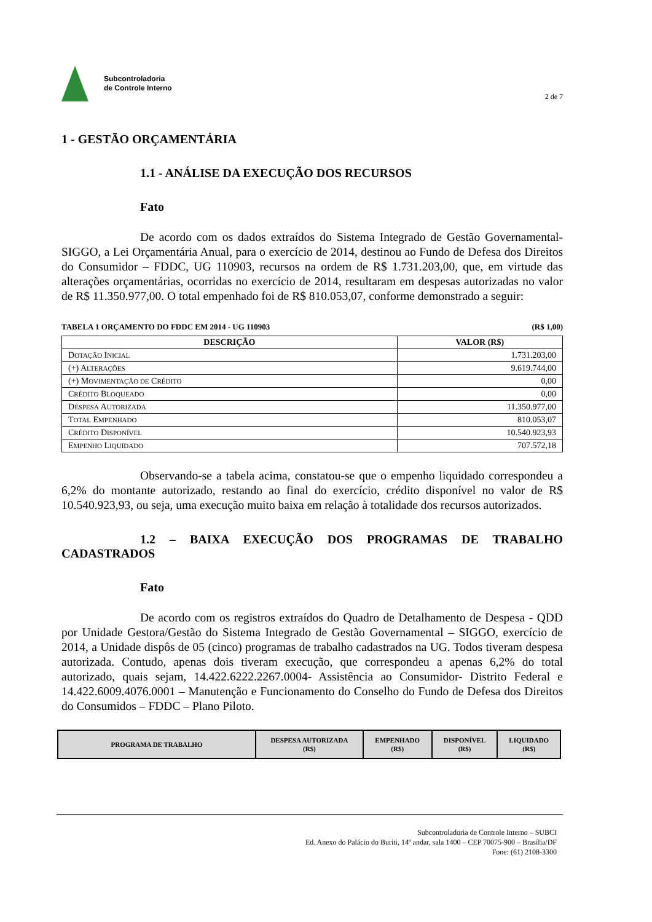Subcontroladoria
de Controle Interno
2 de 7
1 - GESTÃO ORÇAMENTÁRIA
1.1 - ANÁLISE DA EXECUÇÃO DOS RECURSOS
Fato
De acordo com os dados extraídos do Sistema Integrado de Gestão Governamental-SIGGO, a Lei Orçamentária Anual, para o exercício de 2014, destinou ao Fundo de Defesa dos Direitos do Consumidor – FDDC, UG 110903, recursos na ordem de R$ 1.731.203,00, que, em virtude das alterações orçamentárias, ocorridas no exercício de 2014, resultaram em despesas autorizadas no valor de R$ 11.350.977,00. O total empenhado foi de R$ 810.053,07, conforme demonstrado a seguir:
TABELA 1 ORÇAMENTO DO FDDC EM 2014 - UG 110903 (R$ 1,00)
| DESCRIÇÃO | VALOR (R$) |
| --- | --- |
| D OTAÇÃO I NICIAL | 1.731.203,00 |
| (+) A LTERAÇÕES | 9.619.744,00 |
| (+) M OVIMENTAÇÃO DE C RÉDITO | 0,00 |
| C RÉDITO B LOQUEADO | 0,00 |
| D ESPESA A UTORIZADA | 11.350.977,00 |
| T OTAL E MPENHADO | 810.053,07 |
| C RÉDITO D ISPONÍVEL | 10.540.923,93 |
| E MPENHO L IQUIDADO | 707.572,18 |
Observando-se a tabela acima, constatou-se que o empenho liquidado correspondeu a 6,2% do montante autorizado, restando ao final do exercício, crédito disponível no valor de R$ 10.540.923,93, ou seja, uma execução muito baixa em relação à totalidade dos recursos autorizados.
1.2 – BAIXA EXECUÇÃO DOS PROGRAMAS DE TRABALHO CADASTRADOS
Fato
De acordo com os registros extraídos do Quadro de Detalhamento de Despesa - QDD por Unidade Gestora/Gestão do Sistema Integrado de Gestão Governamental – SIGGO, exercício de 2014, a Unidade dispôs de 05 (cinco) programas de trabalho cadastrados na UG. Todos tiveram despesa autorizada. Contudo, apenas dois tiveram execução, que correspondeu a apenas 6,2% do total autorizado, quais sejam, 14.422.6222.2267.0004- Assistência ao Consumidor- Distrito Federal e 14.422.6009.4076.0001 – Manutenção e Funcionamento do Conselho do Fundo de Defesa dos Direitos do Consumidos – FDDC – Plano Piloto.
| PROGRAMA DE TRABALHO | DESPESA AUTORIZADA (R$) | EMPENHADO (R$) | DISPONÍVEL (R$) | LIQUIDADO (R$) |
| --- | --- | --- | --- | --- |
Subcontroladoria de Controle Interno – SUBCI
Ed. Anexo do Palácio do Buriti, 14º andar, sala 1400 – CEP 70075-900 – Brasília/DF
Fone: (61) 2108-3300